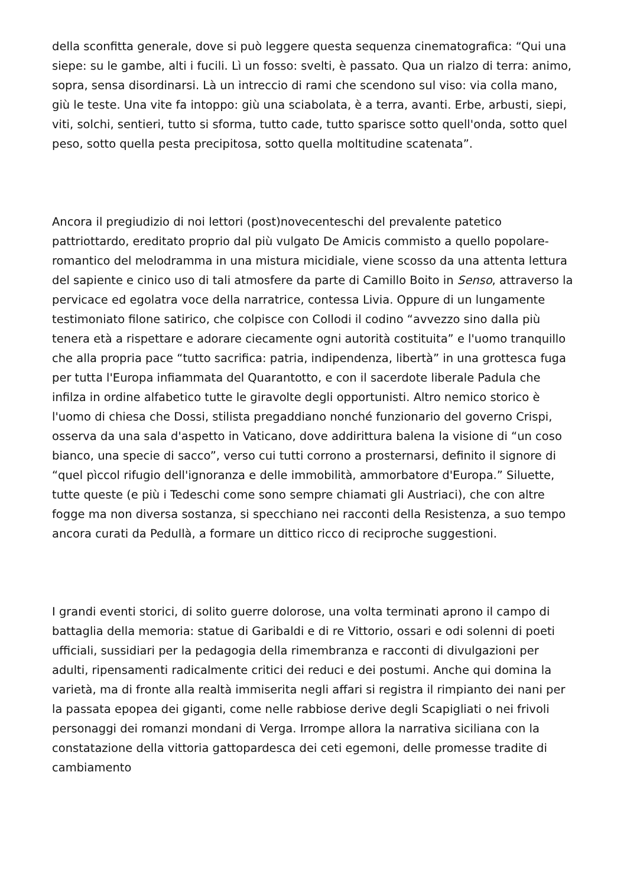della sconfitta generale, dove si può leggere questa sequenza cinematografica: “Qui una siepe: su le gambe, alti i fucili. Lì un fosso: svelti, è passato. Qua un rialzo di terra: animo, sopra, sensa disordinarsi. Là un intreccio di rami che scendono sul viso: via colla mano, giù le teste. Una vite fa intoppo: giù una sciabolata, è a terra, avanti. Erbe, arbusti, siepi, viti, solchi, sentieri, tutto si sforma, tutto cade, tutto sparisce sotto quell'onda, sotto quel peso, sotto quella pesta precipitosa, sotto quella moltitudine scatenata”.
Ancora il pregiudizio di noi lettori (post)novecenteschi del prevalente patetico pattriottardo, ereditato proprio dal più vulgato De Amicis commisto a quello popolare-romantico del melodramma in una mistura micidiale, viene scosso da una attenta lettura del sapiente e cinico uso di tali atmosfere da parte di Camillo Boito in Senso, attraverso la pervicace ed egolatra voce della narratrice, contessa Livia. Oppure di un lungamente testimoniato filone satirico, che colpisce con Collodi il codino “avvezzo sino dalla più tenera età a rispettare e adorare ciecamente ogni autorità costituita” e l'uomo tranquillo che alla propria pace “tutto sacrifica: patria, indipendenza, libertà” in una grottesca fuga per tutta l'Europa infiammata del Quarantotto, e con il sacerdote liberale Padula che infilza in ordine alfabetico tutte le giravolte degli opportunisti. Altro nemico storico è l'uomo di chiesa che Dossi, stilista pregaddiano nonché funzionario del governo Crispi, osserva da una sala d'aspetto in Vaticano, dove addirittura balena la visione di “un coso bianco, una specie di sacco”, verso cui tutti corrono a prosternarsi, definito il signore di “quel pìccol rifugio dell'ignoranza e delle immobilità, ammorbatore d'Europa.” Siluette, tutte queste (e più i Tedeschi come sono sempre chiamati gli Austriaci), che con altre fogge ma non diversa sostanza, si specchiano nei racconti della Resistenza, a suo tempo ancora curati da Pedullà, a formare un dittico ricco di reciproche suggestioni.
I grandi eventi storici, di solito guerre dolorose, una volta terminati aprono il campo di battaglia della memoria: statue di Garibaldi e di re Vittorio, ossari e odi solenni di poeti ufficiali, sussidiari per la pedagogia della rimembranza e racconti di divulgazioni per adulti, ripensamenti radicalmente critici dei reduci e dei postumi. Anche qui domina la varietà, ma di fronte alla realtà immiserita negli affari si registra il rimpianto dei nani per la passata epopea dei giganti, come nelle rabbiose derive degli Scapigliati o nei frivoli personaggi dei romanzi mondani di Verga. Irrompe allora la narrativa siciliana con la constatazione della vittoria gattopardesca dei ceti egemoni, delle promesse tradite di cambiamento